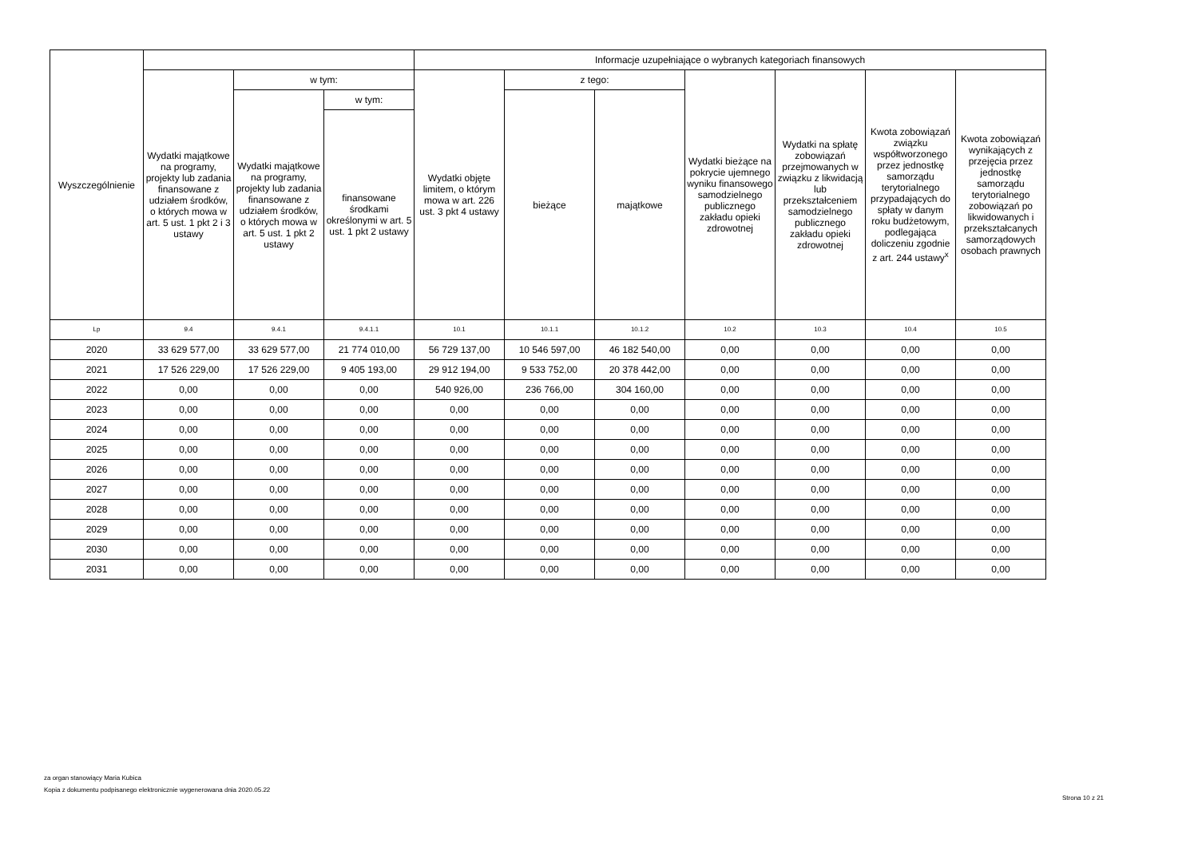| Wyszczególnienie | | | | Informacje uzupełniające o wybranych kategoriach finansowych | | | | | | |
| --- | --- | --- | --- | --- | --- | --- | --- | --- | --- | --- |
| | Wydatki majątkowe na programy, projekty lub zadania finansowane z udziałem środków, o których mowa w art. 5 ust. 1 pkt 2 i 3 ustawy | w tym: | | Wydatki objęte limitem, o którym mowa w art. 226 ust. 3 pkt 4 ustawy | z tego: | | Wydatki bieżące na pokrycie ujemnego wyniku finansowego samodzielnego publicznego zakładu opieki zdrowotnej | Wydatki na spłatę zobowiązań przejmowanych w związku z likwidacją lub przekształceniem samodzielnego publicznego zakładu opieki zdrowotnej | Kwota zobowiązań związku współtworzonego przez jednostkę samorządu terytorialnego przypadających do spłaty w danym roku budżetowym, podlegająca doliczeniu zgodnie z art. 244 ustawy<sup>x</sup> | Kwota zobowiązań wynikających z przejęcia przez jednostkę samorządu terytorialnego zobowiązań po likwidowanych i przekształcanych samorządowych osobach prawnych |
| | | Wydatki majątkowe na programy, projekty lub zadania finansowane z udziałem środków, o których mowa w art. 5 ust. 1 pkt 2 ustawy | w tym: | | bieżące | majątkowe | | | | |
| | | | finansowane środkami określonymi w art. 5 ust. 1 pkt 2 ustawy | | | | | | | |
| Lp | 9.4 | 9.4.1 | 9.4.1.1 | 10.1 | 10.1.1 | 10.1.2 | 10.2 | 10.3 | 10.4 | 10.5 |
| 2020 | 33 629 577,00 | 33 629 577,00 | 21 774 010,00 | 56 729 137,00 | 10 546 597,00 | 46 182 540,00 | 0,00 | 0,00 | 0,00 | 0,00 |
| 2021 | 17 526 229,00 | 17 526 229,00 | 9 405 193,00 | 29 912 194,00 | 9 533 752,00 | 20 378 442,00 | 0,00 | 0,00 | 0,00 | 0,00 |
| 2022 | 0,00 | 0,00 | 0,00 | 540 926,00 | 236 766,00 | 304 160,00 | 0,00 | 0,00 | 0,00 | 0,00 |
| 2023 | 0,00 | 0,00 | 0,00 | 0,00 | 0,00 | 0,00 | 0,00 | 0,00 | 0,00 | 0,00 |
| 2024 | 0,00 | 0,00 | 0,00 | 0,00 | 0,00 | 0,00 | 0,00 | 0,00 | 0,00 | 0,00 |
| 2025 | 0,00 | 0,00 | 0,00 | 0,00 | 0,00 | 0,00 | 0,00 | 0,00 | 0,00 | 0,00 |
| 2026 | 0,00 | 0,00 | 0,00 | 0,00 | 0,00 | 0,00 | 0,00 | 0,00 | 0,00 | 0,00 |
| 2027 | 0,00 | 0,00 | 0,00 | 0,00 | 0,00 | 0,00 | 0,00 | 0,00 | 0,00 | 0,00 |
| 2028 | 0,00 | 0,00 | 0,00 | 0,00 | 0,00 | 0,00 | 0,00 | 0,00 | 0,00 | 0,00 |
| 2029 | 0,00 | 0,00 | 0,00 | 0,00 | 0,00 | 0,00 | 0,00 | 0,00 | 0,00 | 0,00 |
| 2030 | 0,00 | 0,00 | 0,00 | 0,00 | 0,00 | 0,00 | 0,00 | 0,00 | 0,00 | 0,00 |
| 2031 | 0,00 | 0,00 | 0,00 | 0,00 | 0,00 | 0,00 | 0,00 | 0,00 | 0,00 | 0,00 |
za organ stanowiący Maria Kubica
Kopia z dokumentu podpisanego elektronicznie wygenerowana dnia 2020.05.22
Strona 10 z 21